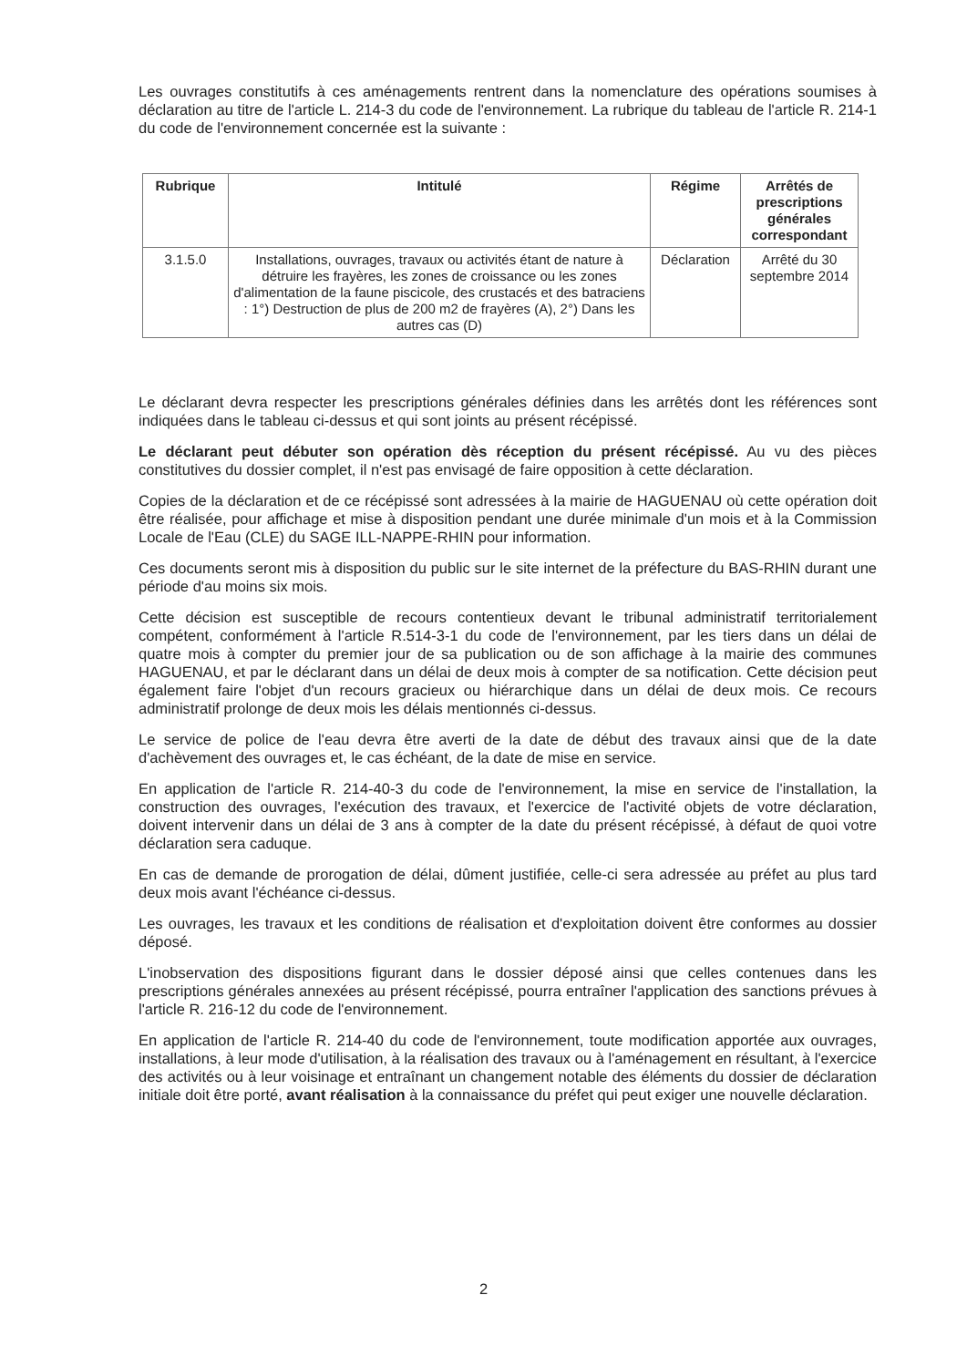Les ouvrages constitutifs à ces aménagements rentrent dans la nomenclature des opérations soumises à déclaration au titre de l'article L. 214-3 du code de l'environnement. La rubrique du tableau de l'article R. 214-1 du code de l'environnement concernée est la suivante :
| Rubrique | Intitulé | Régime | Arrêtés de prescriptions générales correspondant |
| --- | --- | --- | --- |
| 3.1.5.0 | Installations, ouvrages, travaux ou activités étant de nature à détruire les frayères, les zones de croissance ou les zones d'alimentation de la faune piscicole, des crustacés et des batraciens : 1°) Destruction de plus de 200 m2 de frayères (A), 2°) Dans les autres cas (D) | Déclaration | Arrêté du 30 septembre 2014 |
Le déclarant devra respecter les prescriptions générales définies dans les arrêtés dont les références sont indiquées dans le tableau ci-dessus et qui sont joints au présent récépissé.
Le déclarant peut débuter son opération dès réception du présent récépissé. Au vu des pièces constitutives du dossier complet, il n'est pas envisagé de faire opposition à cette déclaration.
Copies de la déclaration et de ce récépissé sont adressées à la mairie de HAGUENAU où cette opération doit être réalisée, pour affichage et mise à disposition pendant une durée minimale d'un mois et à la Commission Locale de l'Eau (CLE) du SAGE ILL-NAPPE-RHIN pour information.
Ces documents seront mis à disposition du public sur le site internet de la préfecture du BAS-RHIN durant une période d'au moins six mois.
Cette décision est susceptible de recours contentieux devant le tribunal administratif territorialement compétent, conformément à l'article R.514-3-1 du code de l'environnement, par les tiers dans un délai de quatre mois à compter du premier jour de sa publication ou de son affichage à la mairie des communes HAGUENAU, et par le déclarant dans un délai de deux mois à compter de sa notification. Cette décision peut également faire l'objet d'un recours gracieux ou hiérarchique dans un délai de deux mois. Ce recours administratif prolonge de deux mois les délais mentionnés ci-dessus.
Le service de police de l'eau devra être averti de la date de début des travaux ainsi que de la date d'achèvement des ouvrages et, le cas échéant, de la date de mise en service.
En application de l'article R. 214-40-3 du code de l'environnement, la mise en service de l'installation, la construction des ouvrages, l'exécution des travaux, et l'exercice de l'activité objets de votre déclaration, doivent intervenir dans un délai de 3 ans à compter de la date du présent récépissé, à défaut de quoi votre déclaration sera caduque.
En cas de demande de prorogation de délai, dûment justifiée, celle-ci sera adressée au préfet au plus tard deux mois avant l'échéance ci-dessus.
Les ouvrages, les travaux et les conditions de réalisation et d'exploitation doivent être conformes au dossier déposé.
L'inobservation des dispositions figurant dans le dossier déposé ainsi que celles contenues dans les prescriptions générales annexées au présent récépissé, pourra entraîner l'application des sanctions prévues à l'article R. 216-12 du code de l'environnement.
En application de l'article R. 214-40 du code de l'environnement, toute modification apportée aux ouvrages, installations, à leur mode d'utilisation, à la réalisation des travaux ou à l'aménagement en résultant, à l'exercice des activités ou à leur voisinage et entraînant un changement notable des éléments du dossier de déclaration initiale doit être porté, avant réalisation à la connaissance du préfet qui peut exiger une nouvelle déclaration.
2